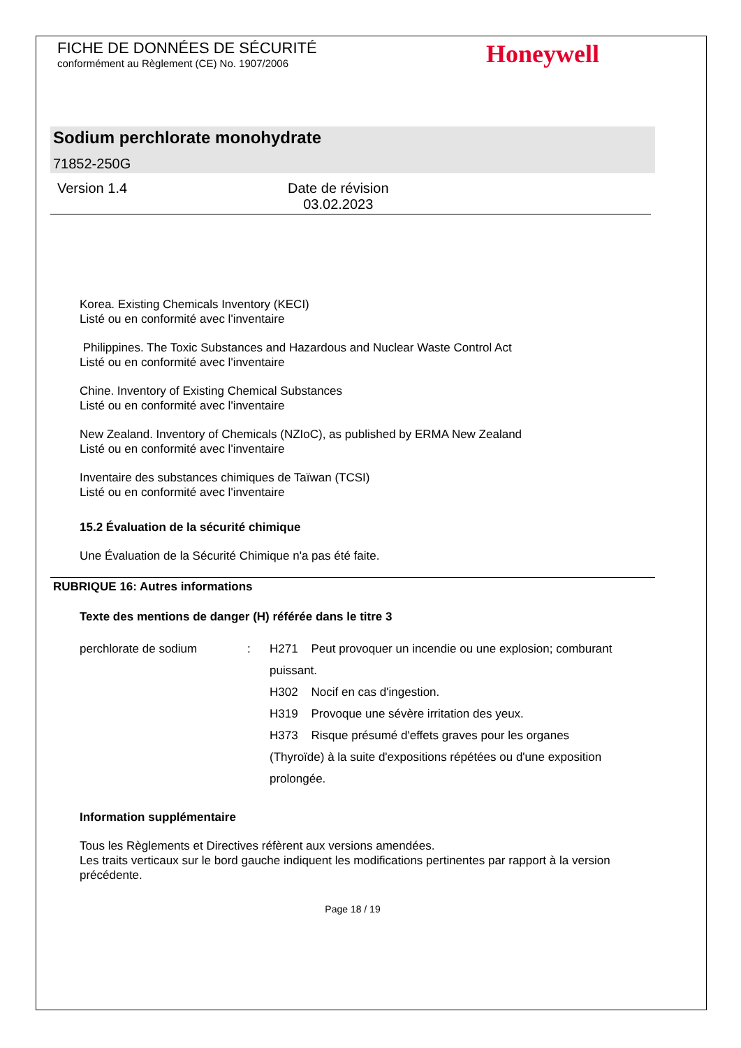FICHE DE DONNÉES DE SÉCURITÉ
conformément au Règlement (CE) No. 1907/2006
Honeywell
Sodium perchlorate monohydrate
71852-250G
Version 1.4 Date de révision
03.02.2023
Korea. Existing Chemicals Inventory (KECI)
Listé ou en conformité avec l'inventaire
Philippines. The Toxic Substances and Hazardous and Nuclear Waste Control Act
Listé ou en conformité avec l'inventaire
Chine. Inventory of Existing Chemical Substances
Listé ou en conformité avec l'inventaire
New Zealand. Inventory of Chemicals (NZIoC), as published by ERMA New Zealand
Listé ou en conformité avec l'inventaire
Inventaire des substances chimiques de Taïwan (TCSI)
Listé ou en conformité avec l'inventaire
15.2 Évaluation de la sécurité chimique
Une Évaluation de la Sécurité Chimique n'a pas été faite.
RUBRIQUE 16: Autres informations
Texte des mentions de danger (H) référée dans le titre 3
perchlorate de sodium : H271 Peut provoquer un incendie ou une explosion; comburant puissant.
H302 Nocif en cas d'ingestion.
H319 Provoque une sévère irritation des yeux.
H373 Risque présumé d'effets graves pour les organes (Thyroïde) à la suite d'expositions répétées ou d'une exposition prolongée.
Information supplémentaire
Tous les Règlements et Directives réfèrent aux versions amendées.
Les traits verticaux sur le bord gauche indiquent les modifications pertinentes par rapport à la version précédente.
Page 18 / 19